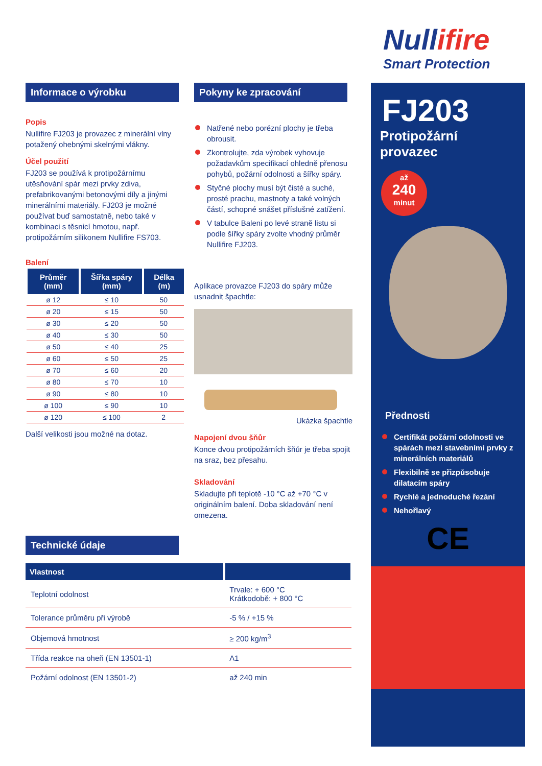Nullifire
Smart Protection
FJ203
Protipožární
provazec
až
240
minut
Přednosti
Certifikát požární odolnosti ve spárách mezi stavebními prvky z minerálních materiálů
Flexibilně se přizpůsobuje dilatacím spáry
Rychlé a jednoduché řezání
Nehořlavý
CE
Informace o výrobku
Popis
Nullifire FJ203 je provazec z minerální vlny potažený ohebnými skelnými vlákny.
Účel použití
FJ203 se používá k protipožárnímu utěsňování spár mezi prvky zdiva, prefabrikovanými betonovými díly a jinými minerálními materiály. FJ203 je možné používat buď samostatně, nebo také v kombinaci s těsnicí hmotou, např. protipožárním silikonem Nullifire FS703.
Balení
| Průměr (mm) | Šířka spáry (mm) | Délka (m) |
| --- | --- | --- |
| ø 12 | ≤ 10 | 50 |
| ø 20 | ≤ 15 | 50 |
| ø 30 | ≤ 20 | 50 |
| ø 40 | ≤ 30 | 50 |
| ø 50 | ≤ 40 | 25 |
| ø 60 | ≤ 50 | 25 |
| ø 70 | ≤ 60 | 20 |
| ø 80 | ≤ 70 | 10 |
| ø 90 | ≤ 80 | 10 |
| ø 100 | ≤ 90 | 10 |
| ø 120 | ≤ 100 | 2 |
Další velikosti jsou možné na dotaz.
Pokyny ke zpracování
Natřené nebo porézní plochy je třeba obrousit.
Zkontrolujte, zda výrobek vyhovuje požadavkům specifikací ohledně přenosu pohybů, požární odolnosti a šířky spáry.
Styčné plochy musí být čisté a suché, prosté prachu, mastnoty a také volných částí, schopné snášet příslušné zatížení.
V tabulce Baleni po levé straně listu si podle šířky spáry zvolte vhodný průměr Nullifire FJ203.
Aplikace provazce FJ203 do spáry může usnadnit špachtle:
Ukázka špachtle
Napojení dvou šňůr
Konce dvou protipožárních šňůr je třeba spojit na sraz, bez přesahu.
Skladování
Skladujte při teplotě -10 °C až +70 °C v originálním balení. Doba skladování není omezena.
Technické údaje
| Vlastnost | |
| --- | --- |
| Teplotní odolnost | Trvale: + 600 °C Krátkodobě: + 800 °C |
| Tolerance průměru při výrobě | -5 % / +15 % |
| Objemová hmotnost | ≥ 200 kg/m<sup>3</sup> |
| Třída reakce na oheň (EN 13501-1) | A1 |
| Požární odolnost (EN 13501-2) | až 240 min |